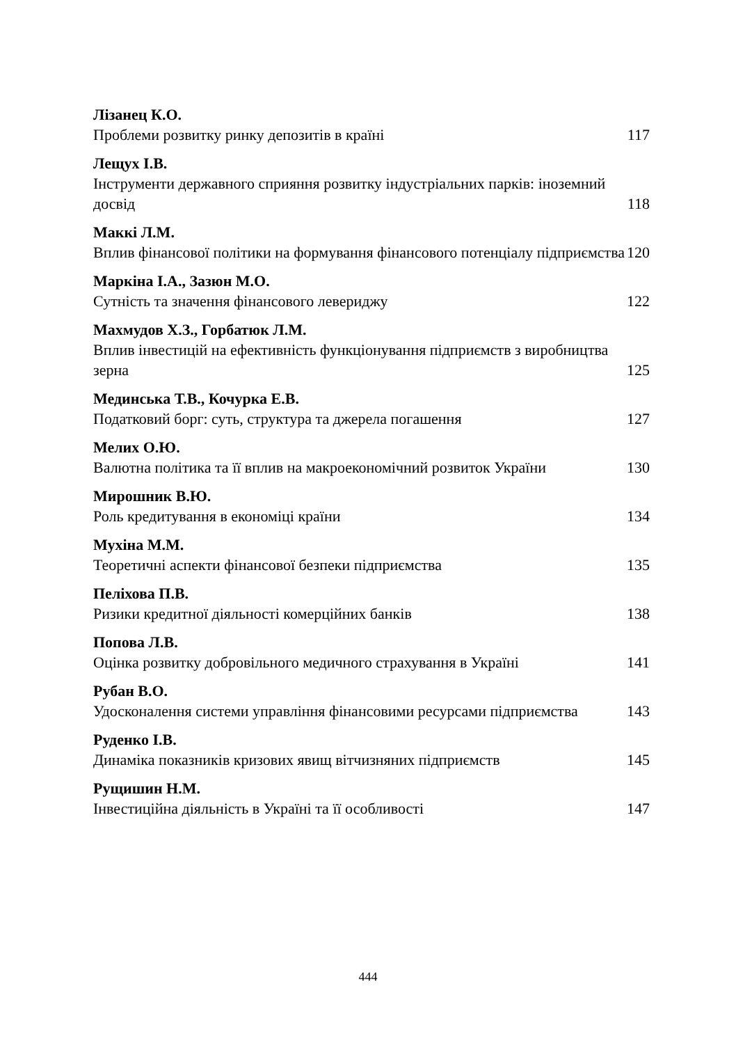Лізанец К.О.
Проблеми розвитку ринку депозитів в країні 117
Лещух І.В.
Інструменти державного сприяння розвитку індустріальних парків: іноземний досвід 118
Маккі Л.М.
Вплив фінансової політики на формування фінансового потенціалу підприємства 120
Маркіна І.А., Зазюн М.О.
Сутність та значення фінансового левериджу 122
Махмудов Х.З., Горбатюк Л.М.
Вплив інвестицій на ефективність функціонування підприємств з виробництва зерна 125
Мединська Т.В., Кочурка Е.В.
Податковий борг: суть, структура та джерела погашення 127
Мелих О.Ю.
Валютна політика та її вплив на макроекономічний розвиток України 130
Мирошник В.Ю.
Роль кредитування в економіці країни 134
Мухіна М.М.
Теоретичні аспекти фінансової безпеки підприємства 135
Пеліхова П.В.
Ризики кредитної діяльності комерційних банків 138
Попова Л.В.
Оцінка розвитку добровільного медичного страхування в Україні 141
Рубан В.О.
Удосконалення системи управління фінансовими ресурсами підприємства 143
Руденко І.В.
Динаміка показників кризових явищ вітчизняних підприємств 145
Рущишин Н.М.
Інвестиційна діяльність в Україні та її особливості 147
444